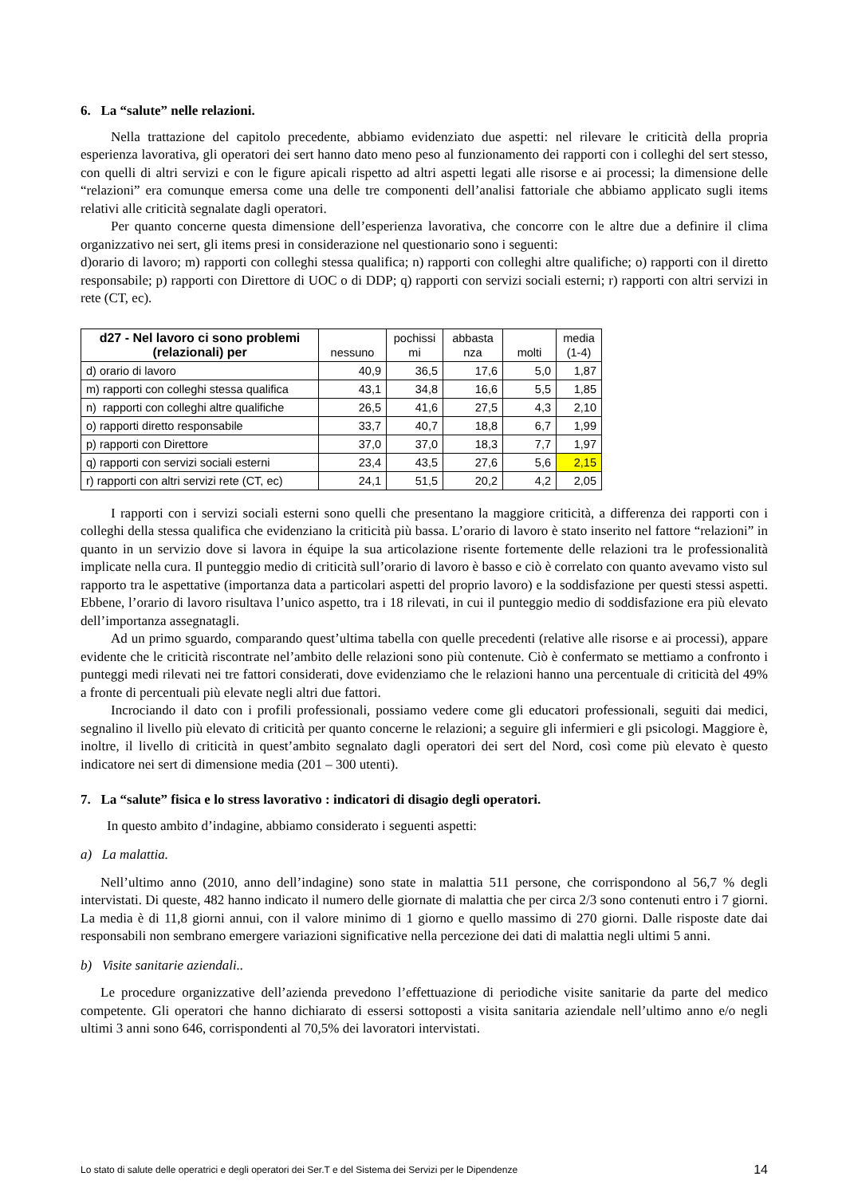6. La “salute” nelle relazioni.
Nella trattazione del capitolo precedente, abbiamo evidenziato due aspetti: nel rilevare le criticità della propria esperienza lavorativa, gli operatori dei sert hanno dato meno peso al funzionamento dei rapporti con i colleghi del sert stesso, con quelli di altri servizi e con le figure apicali rispetto ad altri aspetti legati alle risorse e ai processi; la dimensione delle “relazioni” era comunque emersa come una delle tre componenti dell’analisi fattoriale che abbiamo applicato sugli items relativi alle criticità segnalate dagli operatori.
Per quanto concerne questa dimensione dell’esperienza lavorativa, che concorre con le altre due a definire il clima organizzativo nei sert, gli items presi in considerazione nel questionario sono i seguenti:
d)orario di lavoro; m) rapporti con colleghi stessa qualifica; n) rapporti con colleghi altre qualifiche; o) rapporti con il diretto responsabile; p) rapporti con Direttore di UOC o di DDP; q) rapporti con servizi sociali esterni; r) rapporti con altri servizi in rete (CT, ec).
| d27 - Nel lavoro ci sono problemi (relazionali) per | nessuno | pochissi mi | abbasta nza | molti | media (1-4) |
| --- | --- | --- | --- | --- | --- |
| d) orario di lavoro | 40,9 | 36,5 | 17,6 | 5,0 | 1,87 |
| m) rapporti con colleghi stessa qualifica | 43,1 | 34,8 | 16,6 | 5,5 | 1,85 |
| n) rapporti con colleghi altre qualifiche | 26,5 | 41,6 | 27,5 | 4,3 | 2,10 |
| o) rapporti diretto responsabile | 33,7 | 40,7 | 18,8 | 6,7 | 1,99 |
| p) rapporti con Direttore | 37,0 | 37,0 | 18,3 | 7,7 | 1,97 |
| q) rapporti con servizi sociali esterni | 23,4 | 43,5 | 27,6 | 5,6 | 2,15 |
| r) rapporti con altri servizi rete (CT, ec) | 24,1 | 51,5 | 20,2 | 4,2 | 2,05 |
I rapporti con i servizi sociali esterni sono quelli che presentano la maggiore criticità, a differenza dei rapporti con i colleghi della stessa qualifica che evidenziano la criticità più bassa. L’orario di lavoro è stato inserito nel fattore “relazioni” in quanto in un servizio dove si lavora in équipe la sua articolazione risente fortemente delle relazioni tra le professionalità implicate nella cura. Il punteggio medio di criticità sull’orario di lavoro è basso e ciò è correlato con quanto avevamo visto sul rapporto tra le aspettative (importanza data a particolari aspetti del proprio lavoro) e la soddisfazione per questi stessi aspetti. Ebbene, l’orario di lavoro risultava l’unico aspetto, tra i 18 rilevati, in cui il punteggio medio di soddisfazione era più elevato dell’importanza assegnatagli.
Ad un primo sguardo, comparando quest’ultima tabella con quelle precedenti (relative alle risorse e ai processi), appare evidente che le criticità riscontrate nel’ambito delle relazioni sono più contenute. Ciò è confermato se mettiamo a confronto i punteggi medi rilevati nei tre fattori considerati, dove evidenziamo che le relazioni hanno una percentuale di criticità del 49% a fronte di percentuali più elevate negli altri due fattori.
Incrociando il dato con i profili professionali, possiamo vedere come gli educatori professionali, seguiti dai medici, segnalino il livello più elevato di criticità per quanto concerne le relazioni; a seguire gli infermieri e gli psicologi. Maggiore è, inoltre, il livello di criticità in quest’ambito segnalato dagli operatori dei sert del Nord, così come più elevato è questo indicatore nei sert di dimensione media (201 – 300 utenti).
7. La “salute” fisica e lo stress lavorativo : indicatori di disagio degli operatori.
In questo ambito d’indagine, abbiamo considerato i seguenti aspetti:
a) La malattia.
Nell’ultimo anno (2010, anno dell’indagine) sono state in malattia 511 persone, che corrispondono al 56,7 % degli intervistati. Di queste, 482 hanno indicato il numero delle giornate di malattia che per circa 2/3 sono contenuti entro i 7 giorni. La media è di 11,8 giorni annui, con il valore minimo di 1 giorno e quello massimo di 270 giorni. Dalle risposte date dai responsabili non sembrano emergere variazioni significative nella percezione dei dati di malattia negli ultimi 5 anni.
b) Visite sanitarie aziendali..
Le procedure organizzative dell’azienda prevedono l’effettuazione di periodiche visite sanitarie da parte del medico competente. Gli operatori che hanno dichiarato di essersi sottoposti a visita sanitaria aziendale nell’ultimo anno e/o negli ultimi 3 anni sono 646, corrispondenti al 70,5% dei lavoratori intervistati.
Lo stato di salute delle operatrici e degli operatori dei Ser.T e del Sistema dei Servizi per le Dipendenze 14